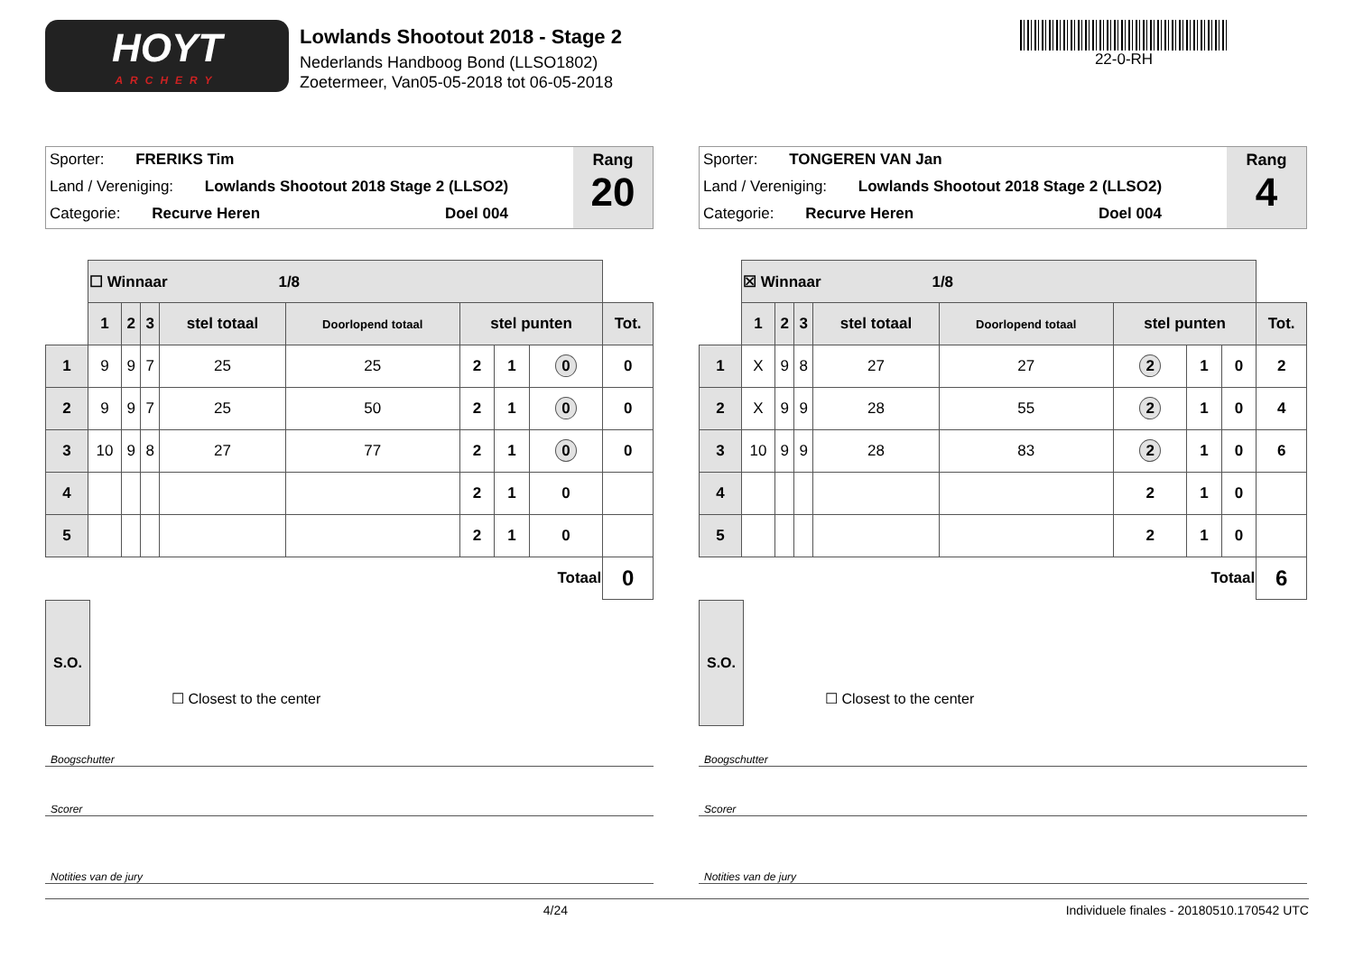HOYT
ARCHERY
Lowlands Shootout 2018 - Stage 2
Nederlands Handboog Bond (LLSO1802)
Zoetermeer, Van05-05-2018 tot 06-05-2018
22-0-RH
Sporter: FRERIKS Tim
Land / Vereniging: Lowlands Shootout 2018 Stage 2 (LLSO2)
Categorie: Recurve Heren Doel 004
Rang
20
| | ☐ Winnaar 1/8 | | | | | | | | |
| | 1 | 2 | 3 | stel totaal | Doorlopend totaal | stel punten | | | Tot. |
| 1 | 9 | 9 | 7 | 25 | 25 | 2 | 1 | 0 | 0 |
| 2 | 9 | 9 | 7 | 25 | 50 | 2 | 1 | 0 | 0 |
| 3 | 10 | 9 | 8 | 27 | 77 | 2 | 1 | 0 | 0 |
| 4 | | | | | | 2 | 1 | 0 | |
| 5 | | | | | | 2 | 1 | 0 | |
| Totaal | | | | | | | | | 0 |
S.O.
☐ Closest to the center
Boogschutter
Scorer
Notities van de jury
Sporter: TONGEREN VAN Jan
Land / Vereniging: Lowlands Shootout 2018 Stage 2 (LLSO2)
Categorie: Recurve Heren Doel 004
Rang
4
| | ☒ Winnaar 1/8 | | | | | | | | |
| | 1 | 2 | 3 | stel totaal | Doorlopend totaal | stel punten | | | Tot. |
| 1 | X | 9 | 8 | 27 | 27 | 2 | 1 | 0 | 2 |
| 2 | X | 9 | 9 | 28 | 55 | 2 | 1 | 0 | 4 |
| 3 | 10 | 9 | 9 | 28 | 83 | 2 | 1 | 0 | 6 |
| 4 | | | | | | 2 | 1 | 0 | |
| 5 | | | | | | 2 | 1 | 0 | |
| Totaal | | | | | | | | | 6 |
S.O.
☐ Closest to the center
Boogschutter
Scorer
Notities van de jury
4/24 Individuele finales - 20180510.170542 UTC